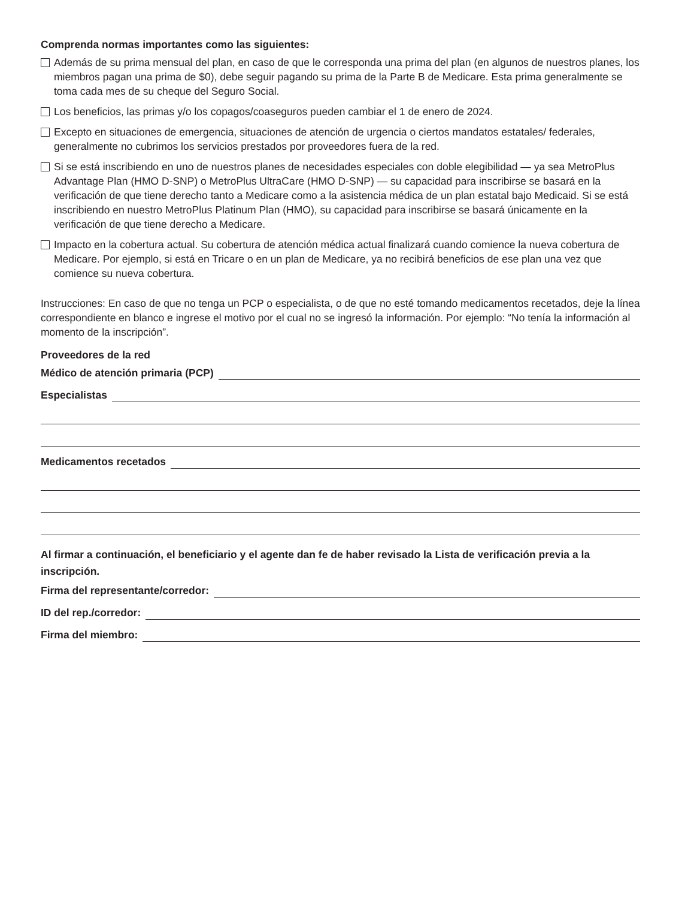Comprenda normas importantes como las siguientes:
Además de su prima mensual del plan, en caso de que le corresponda una prima del plan (en algunos de nuestros planes, los miembros pagan una prima de $0), debe seguir pagando su prima de la Parte B de Medicare. Esta prima generalmente se toma cada mes de su cheque del Seguro Social.
Los beneficios, las primas y/o los copagos/coaseguros pueden cambiar el 1 de enero de 2024.
Excepto en situaciones de emergencia, situaciones de atención de urgencia o ciertos mandatos estatales/ federales, generalmente no cubrimos los servicios prestados por proveedores fuera de la red.
Si se está inscribiendo en uno de nuestros planes de necesidades especiales con doble elegibilidad — ya sea MetroPlus Advantage Plan (HMO D-SNP) o MetroPlus UltraCare (HMO D-SNP) — su capacidad para inscribirse se basará en la verificación de que tiene derecho tanto a Medicare como a la asistencia médica de un plan estatal bajo Medicaid. Si se está inscribiendo en nuestro MetroPlus Platinum Plan (HMO), su capacidad para inscribirse se basará únicamente en la verificación de que tiene derecho a Medicare.
Impacto en la cobertura actual. Su cobertura de atención médica actual finalizará cuando comience la nueva cobertura de Medicare. Por ejemplo, si está en Tricare o en un plan de Medicare, ya no recibirá beneficios de ese plan una vez que comience su nueva cobertura.
Instrucciones: En caso de que no tenga un PCP o especialista, o de que no esté tomando medicamentos recetados, deje la línea correspondiente en blanco e ingrese el motivo por el cual no se ingresó la información. Por ejemplo: “No tenía la información al momento de la inscripción”.
Proveedores de la red
Médico de atención primaria (PCP)
Especialistas
Medicamentos recetados
Al firmar a continuación, el beneficiario y el agente dan fe de haber revisado la Lista de verificación previa a la inscripción.
Firma del representante/corredor:
ID del rep./corredor:
Firma del miembro: